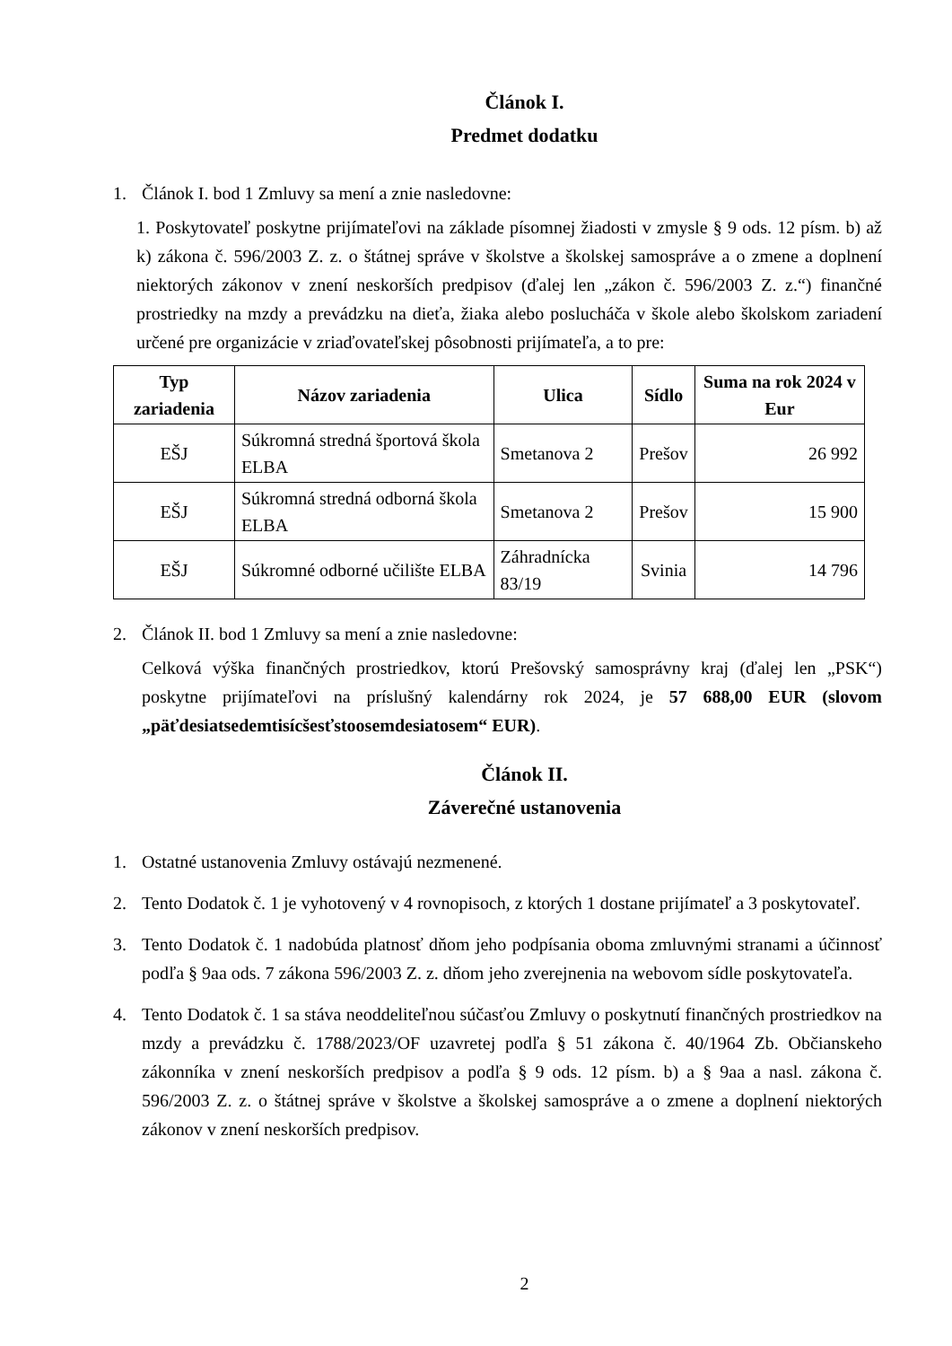Článok I.
Predmet dodatku
1. Článok I. bod 1 Zmluvy sa mení a znie nasledovne:
1. Poskytovateľ poskytne prijímateľovi na základe písomnej žiadosti v zmysle § 9 ods. 12 písm. b) až k) zákona č. 596/2003 Z. z. o štátnej správe v školstve a školskej samospráve a o zmene a doplnení niektorých zákonov v znení neskorších predpisov (ďalej len „zákon č. 596/2003 Z. z.“) finančné prostriedky na mzdy a prevádzku na dieťa, žiaka alebo poslucháča v škole alebo školskom zariadení určené pre organizácie v zriaďovateľskej pôsobnosti prijímateľa, a to pre:
| Typ zariadenia | Názov zariadenia | Ulica | Sídlo | Suma na rok 2024 v Eur |
| --- | --- | --- | --- | --- |
| EŠJ | Súkromná stredná športová škola ELBA | Smetanova 2 | Prešov | 26 992 |
| EŠJ | Súkromná stredná odborná škola ELBA | Smetanova 2 | Prešov | 15 900 |
| EŠJ | Súkromné odborné učilište ELBA | Záhradnícka 83/19 | Svinia | 14 796 |
2. Článok II. bod 1 Zmluvy sa mení a znie nasledovne:
Celková výška finančných prostriedkov, ktorú Prešovský samosprávny kraj (ďalej len „PSK“) poskytne prijímateľovi na príslušný kalendárny rok 2024, je 57 688,00 EUR (slovom „päťdesiatsedemtisícšesťstoosemdesiatosem“ EUR).
Článok II.
Záverečné ustanovenia
1. Ostatné ustanovenia Zmluvy ostávajú nezmenené.
2. Tento Dodatok č. 1 je vyhotovený v 4 rovnopisoch, z ktorých 1 dostane prijímateľ a 3 poskytovateľ.
3. Tento Dodatok č. 1 nadobúda platnosť dňom jeho podpísania oboma zmluvnými stranami a účinnosť podľa § 9aa ods. 7 zákona 596/2003 Z. z. dňom jeho zverejnenia na webovom sídle poskytovateľa.
4. Tento Dodatok č. 1 sa stáva neoddeliteľnou súčasťou Zmluvy o poskytnutí finančných prostriedkov na mzdy a prevádzku č. 1788/2023/OF uzavretej podľa § 51 zákona č. 40/1964 Zb. Občianskeho zákonníka v znení neskorších predpisov a podľa § 9 ods. 12 písm. b) a § 9aa a nasl. zákona č. 596/2003 Z. z. o štátnej správe v školstve a školskej samospráve a o zmene a doplnení niektorých zákonov v znení neskorších predpisov.
2